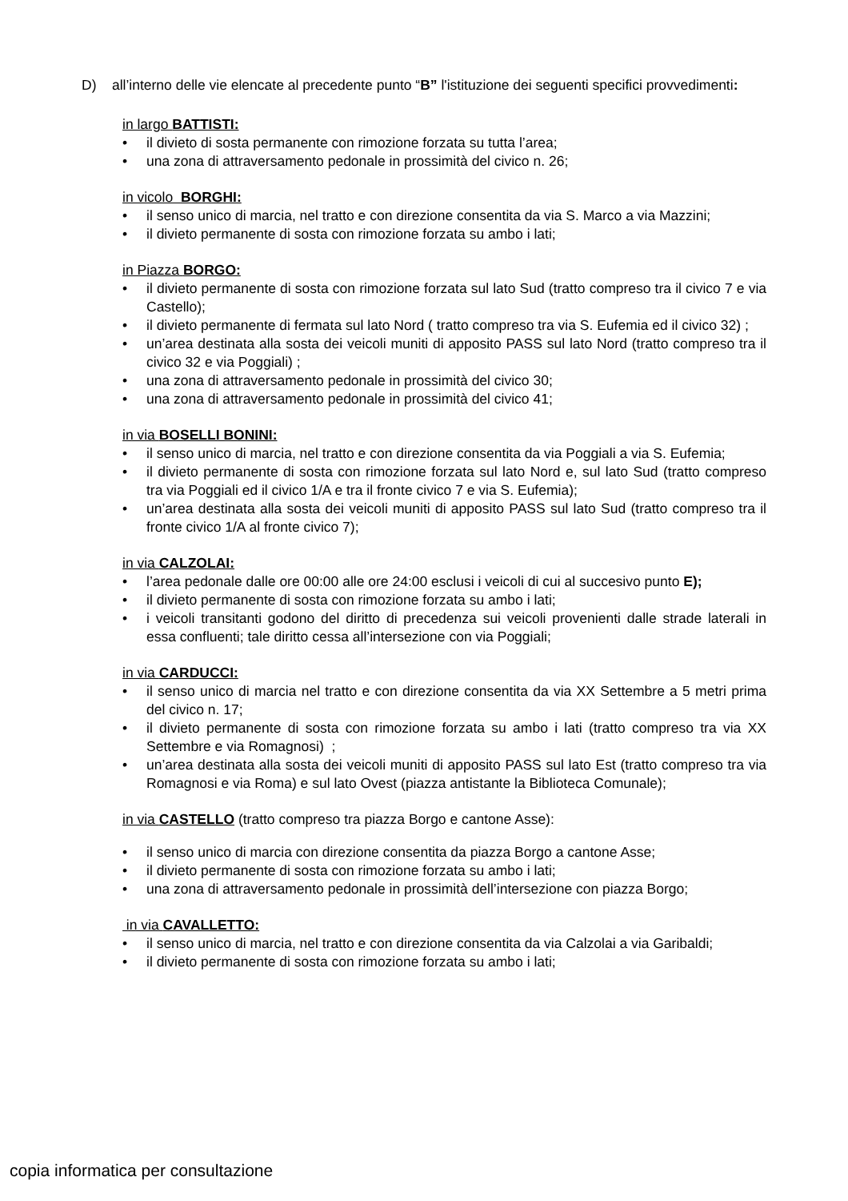D) all’interno delle vie elencate al precedente punto “B” l'istituzione dei seguenti specifici provvedimenti:
in largo BATTISTI:
• il divieto di sosta permanente con rimozione forzata su tutta l’area;
• una zona di attraversamento pedonale in prossimità del civico n. 26;
in vicolo BORGHI:
• il senso unico di marcia, nel tratto e con direzione consentita da via S. Marco a via Mazzini;
• il divieto permanente di sosta con rimozione forzata su ambo i lati;
in Piazza BORGO:
• il divieto permanente di sosta con rimozione forzata sul lato Sud (tratto compreso tra il civico 7 e via Castello);
• il divieto permanente di fermata sul lato Nord ( tratto compreso tra via S. Eufemia ed il civico 32) ;
• un’area destinata alla sosta dei veicoli muniti di apposito PASS sul lato Nord (tratto compreso tra il civico 32 e via Poggiali) ;
• una zona di attraversamento pedonale in prossimità del civico 30;
• una zona di attraversamento pedonale in prossimità del civico 41;
in via BOSELLI BONINI:
• il senso unico di marcia, nel tratto e con direzione consentita da via Poggiali a via S. Eufemia;
• il divieto permanente di sosta con rimozione forzata sul lato Nord e, sul lato Sud (tratto compreso tra via Poggiali ed il civico 1/A e tra il fronte civico 7 e via S. Eufemia);
• un’area destinata alla sosta dei veicoli muniti di apposito PASS sul lato Sud (tratto compreso tra il fronte civico 1/A al fronte civico 7);
in via CALZOLAI:
• l’area pedonale dalle ore 00:00 alle ore 24:00 esclusi i veicoli di cui al succesivo punto E);
• il divieto permanente di sosta con rimozione forzata su ambo i lati;
• i veicoli transitanti godono del diritto di precedenza sui veicoli provenienti dalle strade laterali in essa confluenti; tale diritto cessa all’intersezione con via Poggiali;
in via CARDUCCI:
• il senso unico di marcia nel tratto e con direzione consentita da via XX Settembre a 5 metri prima del civico n. 17;
• il divieto permanente di sosta con rimozione forzata su ambo i lati (tratto compreso tra via XX Settembre e via Romagnosi) ;
• un’area destinata alla sosta dei veicoli muniti di apposito PASS sul lato Est (tratto compreso tra via Romagnosi e via Roma) e sul lato Ovest (piazza antistante la Biblioteca Comunale);
in via CASTELLO (tratto compreso tra piazza Borgo e cantone Asse):
• il senso unico di marcia con direzione consentita da piazza Borgo a cantone Asse;
• il divieto permanente di sosta con rimozione forzata su ambo i lati;
• una zona di attraversamento pedonale in prossimità dell’intersezione con piazza Borgo;
in via CAVALLETTO:
• il senso unico di marcia, nel tratto e con direzione consentita da via Calzolai a via Garibaldi;
• il divieto permanente di sosta con rimozione forzata su ambo i lati;
copia informatica per consultazione